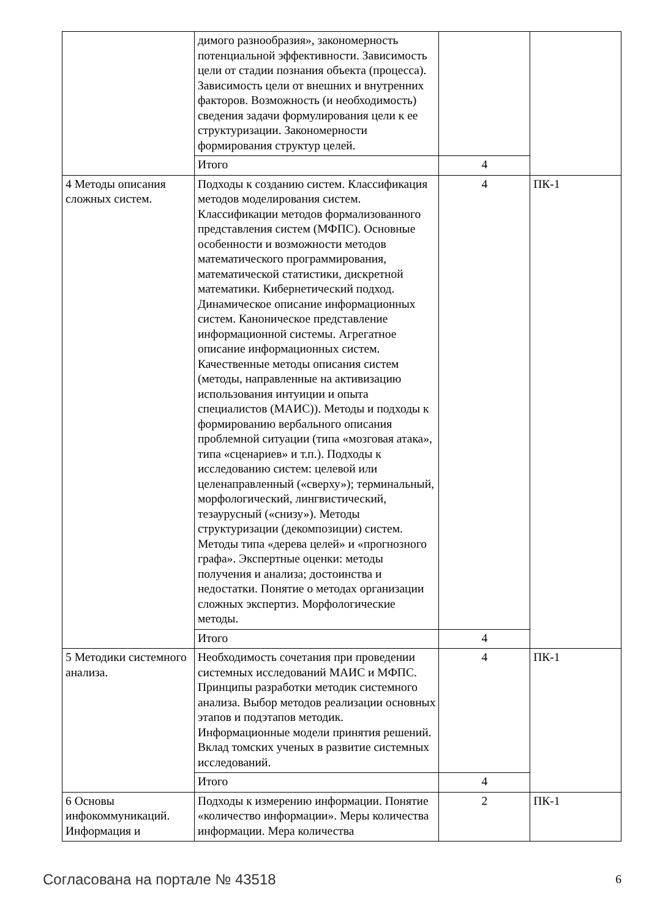| | димого разнообразия», закономерность потенциальной эффективности. Зависимость цели от стадии познания объекта (процесса). Зависимость цели от внешних и внутренних факторов. Возможность (и необходимость) сведения задачи формулирования цели к ее структуризации. Закономерности формирования структур целей. | | |
| | Итого | 4 | |
| 4 Методы описания сложных систем. | Подходы к созданию систем. Классификация методов моделирования систем. Классификации методов формализованного представления систем (МФПС). Основные особенности и возможности методов математического программирования, математической статистики, дискретной математики. Кибернетический подход. Динамическое описание информационных систем. Каноническое представление информационной системы. Агрегатное описание информационных систем. Качественные методы описания систем (методы, направленные на активизацию использования интуиции и опыта специалистов (МАИС)). Методы и подходы к формированию вербального описания проблемной ситуации (типа «мозговая атака», типа «сценариев» и т.п.). Подходы к исследованию систем: целевой или целенаправленный («сверху»); терминальный, морфологический, лингвистический, тезаурусный («снизу»). Методы структуризации (декомпозиции) систем. Методы типа «дерева целей» и «прогнозного графа». Экспертные оценки: методы получения и анализа; достоинства и недостатки. Понятие о методах организации сложных экспертиз. Морфологические методы. | 4 | ПК-1 |
| | Итого | 4 | |
| 5 Методики системного анализа. | Необходимость сочетания при проведении системных исследований МАИС и МФПС. Принципы разработки методик системного анализа. Выбор методов реализации основных этапов и подэтапов методик. Информационные модели принятия решений. Вклад томских ученых в развитие системных исследований. | 4 | ПК-1 |
| | Итого | 4 | |
| 6 Основы инфокоммуникаций. Информация и | Подходы к измерению информации. Понятие «количество информации». Меры количества информации. Мера количества | 2 | ПК-1 |
Согласована на портале № 43518 6